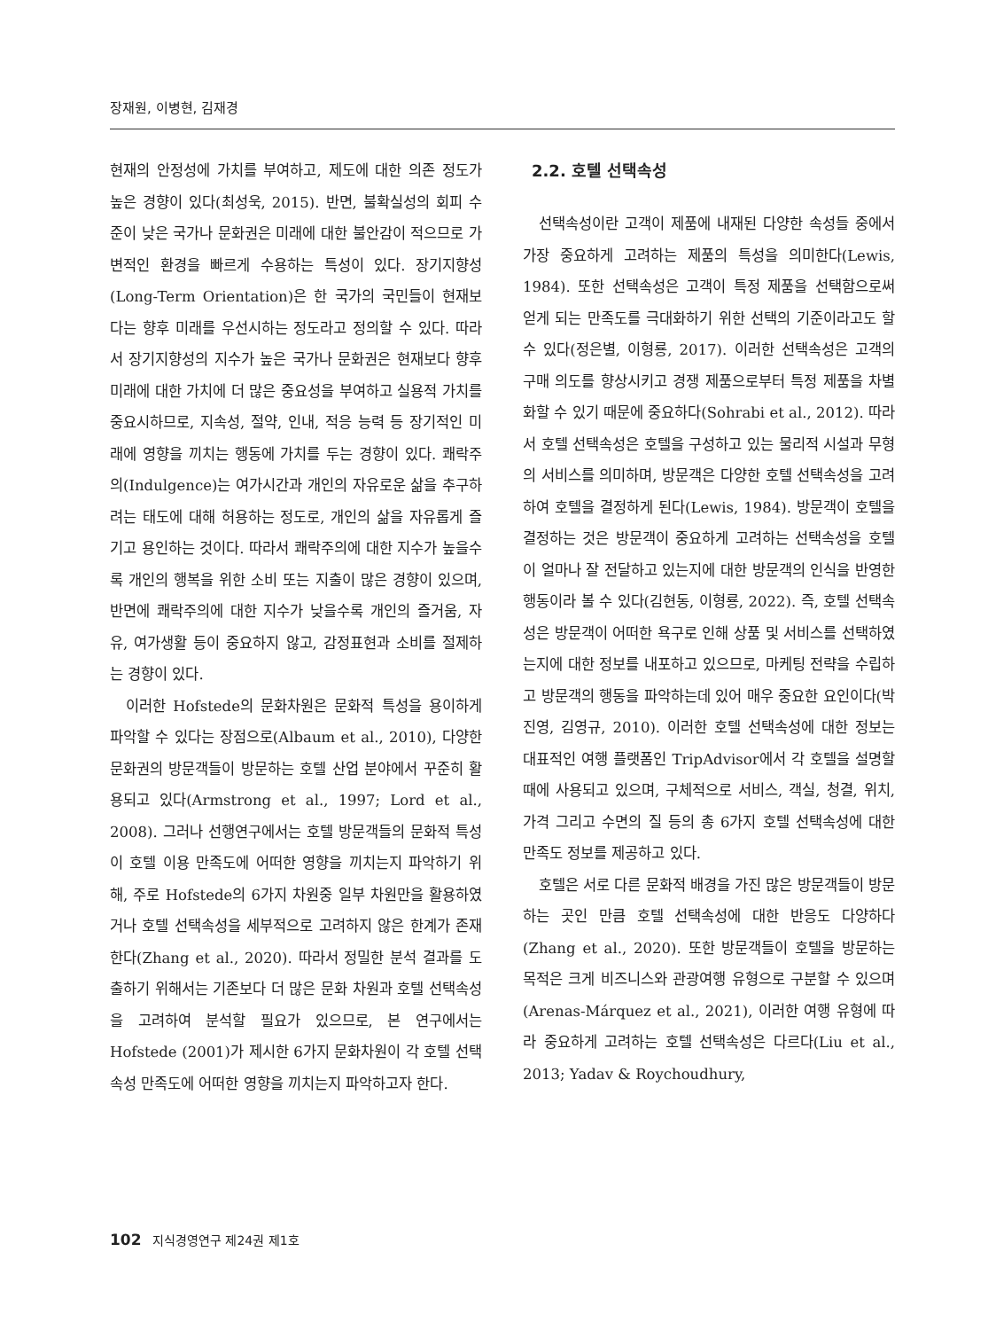장재원, 이병현, 김재경
현재의 안정성에 가치를 부여하고, 제도에 대한 의존 정도가 높은 경향이 있다(최성욱, 2015). 반면, 불확실성의 회피 수준이 낮은 국가나 문화권은 미래에 대한 불안감이 적으므로 가변적인 환경을 빠르게 수용하는 특성이 있다. 장기지향성(Long-Term Orientation)은 한 국가의 국민들이 현재보다는 향후 미래를 우선시하는 정도라고 정의할 수 있다. 따라서 장기지향성의 지수가 높은 국가나 문화권은 현재보다 향후 미래에 대한 가치에 더 많은 중요성을 부여하고 실용적 가치를 중요시하므로, 지속성, 절약, 인내, 적응 능력 등 장기적인 미래에 영향을 끼치는 행동에 가치를 두는 경향이 있다. 쾌락주의(Indulgence)는 여가시간과 개인의 자유로운 삶을 추구하려는 태도에 대해 허용하는 정도로, 개인의 삶을 자유롭게 즐기고 용인하는 것이다. 따라서 쾌락주의에 대한 지수가 높을수록 개인의 행복을 위한 소비 또는 지출이 많은 경향이 있으며, 반면에 쾌락주의에 대한 지수가 낮을수록 개인의 즐거움, 자유, 여가생활 등이 중요하지 않고, 감정표현과 소비를 절제하는 경향이 있다.
이러한 Hofstede의 문화차원은 문화적 특성을 용이하게 파악할 수 있다는 장점으로(Albaum et al., 2010), 다양한 문화권의 방문객들이 방문하는 호텔 산업 분야에서 꾸준히 활용되고 있다(Armstrong et al., 1997; Lord et al., 2008). 그러나 선행연구에서는 호텔 방문객들의 문화적 특성이 호텔 이용 만족도에 어떠한 영향을 끼치는지 파악하기 위해, 주로 Hofstede의 6가지 차원중 일부 차원만을 활용하였거나 호텔 선택속성을 세부적으로 고려하지 않은 한계가 존재한다(Zhang et al., 2020). 따라서 정밀한 분석 결과를 도출하기 위해서는 기존보다 더 많은 문화 차원과 호텔 선택속성을 고려하여 분석할 필요가 있으므로, 본 연구에서는 Hofstede (2001)가 제시한 6가지 문화차원이 각 호텔 선택속성 만족도에 어떠한 영향을 끼치는지 파악하고자 한다.
2.2. 호텔 선택속성
선택속성이란 고객이 제품에 내재된 다양한 속성들 중에서 가장 중요하게 고려하는 제품의 특성을 의미한다(Lewis, 1984). 또한 선택속성은 고객이 특정 제품을 선택함으로써 얻게 되는 만족도를 극대화하기 위한 선택의 기준이라고도 할 수 있다(정은별, 이형룡, 2017). 이러한 선택속성은 고객의 구매 의도를 향상시키고 경쟁 제품으로부터 특정 제품을 차별화할 수 있기 때문에 중요하다(Sohrabi et al., 2012). 따라서 호텔 선택속성은 호텔을 구성하고 있는 물리적 시설과 무형의 서비스를 의미하며, 방문객은 다양한 호텔 선택속성을 고려하여 호텔을 결정하게 된다(Lewis, 1984). 방문객이 호텔을 결정하는 것은 방문객이 중요하게 고려하는 선택속성을 호텔이 얼마나 잘 전달하고 있는지에 대한 방문객의 인식을 반영한 행동이라 볼 수 있다(김현동, 이형룡, 2022). 즉, 호텔 선택속성은 방문객이 어떠한 욕구로 인해 상품 및 서비스를 선택하였는지에 대한 정보를 내포하고 있으므로, 마케팅 전략을 수립하고 방문객의 행동을 파악하는데 있어 매우 중요한 요인이다(박진영, 김영규, 2010). 이러한 호텔 선택속성에 대한 정보는 대표적인 여행 플랫폼인 TripAdvisor에서 각 호텔을 설명할 때에 사용되고 있으며, 구체적으로 서비스, 객실, 청결, 위치, 가격 그리고 수면의 질 등의 총 6가지 호텔 선택속성에 대한 만족도 정보를 제공하고 있다.
호텔은 서로 다른 문화적 배경을 가진 많은 방문객들이 방문하는 곳인 만큼 호텔 선택속성에 대한 반응도 다양하다(Zhang et al., 2020). 또한 방문객들이 호텔을 방문하는 목적은 크게 비즈니스와 관광여행 유형으로 구분할 수 있으며(Arenas-Márquez et al., 2021), 이러한 여행 유형에 따라 중요하게 고려하는 호텔 선택속성은 다르다(Liu et al., 2013; Yadav & Roychoudhury,
102 지식경영연구 제24권 제1호